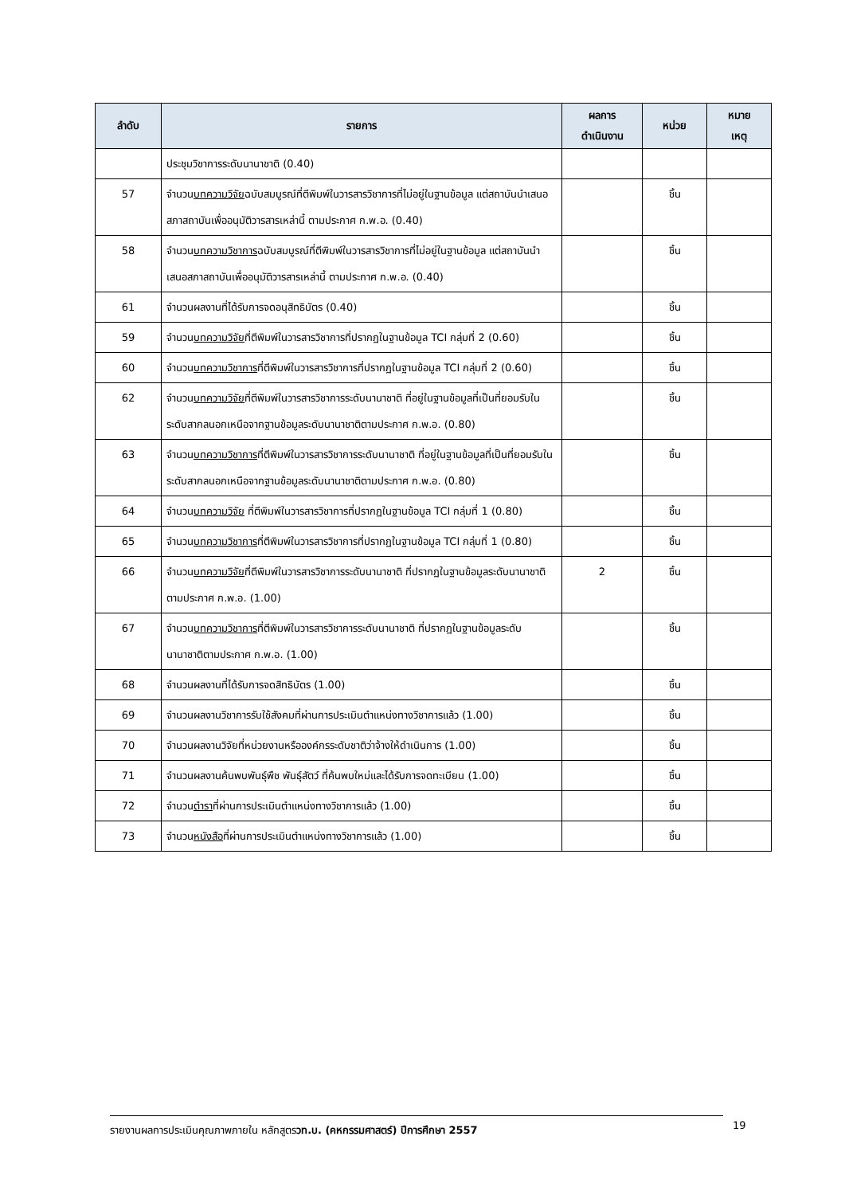| ลำดับ | รายการ | ผลการ ดำเนินงาน | หน่วย | หมาย เหตุ |
| --- | --- | --- | --- | --- |
| | ประชุมวิชาการระดับนานาชาติ (0.40) | | | |
| 57 | จำนวน บทความวิจัย ฉบับสมบูรณ์ที่ตีพิมพ์ในวารสารวิชาการที่ไม่อยู่ในฐานข้อมูล แต่สถาบันนำเสนอสภาสถาบันเพื่ออนุมัติวารสารเหล่านี้ ตามประกาศ ก.พ.อ. (0.40) | | ชิ้น | |
| 58 | จำนวน บทความวิชาการ ฉบับสมบูรณ์ที่ตีพิมพ์ในวารสารวิชาการที่ไม่อยู่ในฐานข้อมูล แต่สถาบันนำเสนอสภาสถาบันเพื่ออนุมัติวารสารเหล่านี้ ตามประกาศ ก.พ.อ. (0.40) | | ชิ้น | |
| 61 | จำนวนผลงานที่ได้รับการจดอนุสิทธิบัตร (0.40) | | ชิ้น | |
| 59 | จำนวน บทความวิจัย ที่ตีพิมพ์ในวารสารวิชาการที่ปรากฏในฐานข้อมูล TCI กลุ่มที่ 2 (0.60) | | ชิ้น | |
| 60 | จำนวน บทความวิชาการ ที่ตีพิมพ์ในวารสารวิชาการที่ปรากฏในฐานข้อมูล TCI กลุ่มที่ 2 (0.60) | | ชิ้น | |
| 62 | จำนวน บทความวิจัย ที่ตีพิมพ์ในวารสารวิชาการระดับนานาชาติ ที่อยู่ในฐานข้อมูลที่เป็นที่ยอมรับในระดับสากลนอกเหนือจากฐานข้อมูลระดับนานาชาติตามประกาศ ก.พ.อ. (0.80) | | ชิ้น | |
| 63 | จำนวน บทความวิชาการ ที่ตีพิมพ์ในวารสารวิชาการระดับนานาชาติ ที่อยู่ในฐานข้อมูลที่เป็นที่ยอมรับในระดับสากลนอกเหนือจากฐานข้อมูลระดับนานาชาติตามประกาศ ก.พ.อ. (0.80) | | ชิ้น | |
| 64 | จำนวน บทความวิจัย ที่ตีพิมพ์ในวารสารวิชาการที่ปรากฏในฐานข้อมูล TCI กลุ่มที่ 1 (0.80) | | ชิ้น | |
| 65 | จำนวน บทความวิชาการ ที่ตีพิมพ์ในวารสารวิชาการที่ปรากฏในฐานข้อมูล TCI กลุ่มที่ 1 (0.80) | | ชิ้น | |
| 66 | จำนวน บทความวิจัย ที่ตีพิมพ์ในวารสารวิชาการระดับนานาชาติ ที่ปรากฏในฐานข้อมูลระดับนานาชาติตามประกาศ ก.พ.อ. (1.00) | 2 | ชิ้น | |
| 67 | จำนวน บทความวิชาการ ที่ตีพิมพ์ในวารสารวิชาการระดับนานาชาติ ที่ปรากฏในฐานข้อมูลระดับนานาชาติตามประกาศ ก.พ.อ. (1.00) | | ชิ้น | |
| 68 | จำนวนผลงานที่ได้รับการจดสิทธิบัตร (1.00) | | ชิ้น | |
| 69 | จำนวนผลงานวิชาการรับใช้สังคมที่ผ่านการประเมินตำแหน่งทางวิชาการแล้ว (1.00) | | ชิ้น | |
| 70 | จำนวนผลงานวิจัยที่หน่วยงานหรือองค์กรระดับชาติว่าจ้างให้ดำเนินการ (1.00) | | ชิ้น | |
| 71 | จำนวนผลงานค้นพบพันธุ์พืช พันธุ์สัตว์ ที่ค้นพบใหม่และได้รับการจดทะเบียน (1.00) | | ชิ้น | |
| 72 | จำนวน ตำรา ที่ผ่านการประเมินตำแหน่งทางวิชาการแล้ว (1.00) | | ชิ้น | |
| 73 | จำนวน หนังสือ ที่ผ่านการประเมินตำแหน่งทางวิชาการแล้ว (1.00) | | ชิ้น | |
รายงานผลการประเมินคุณภาพภายใน หลักสูตรวท.บ. (คหกรรมศาสตร์) ปีการศึกษา 2557 19